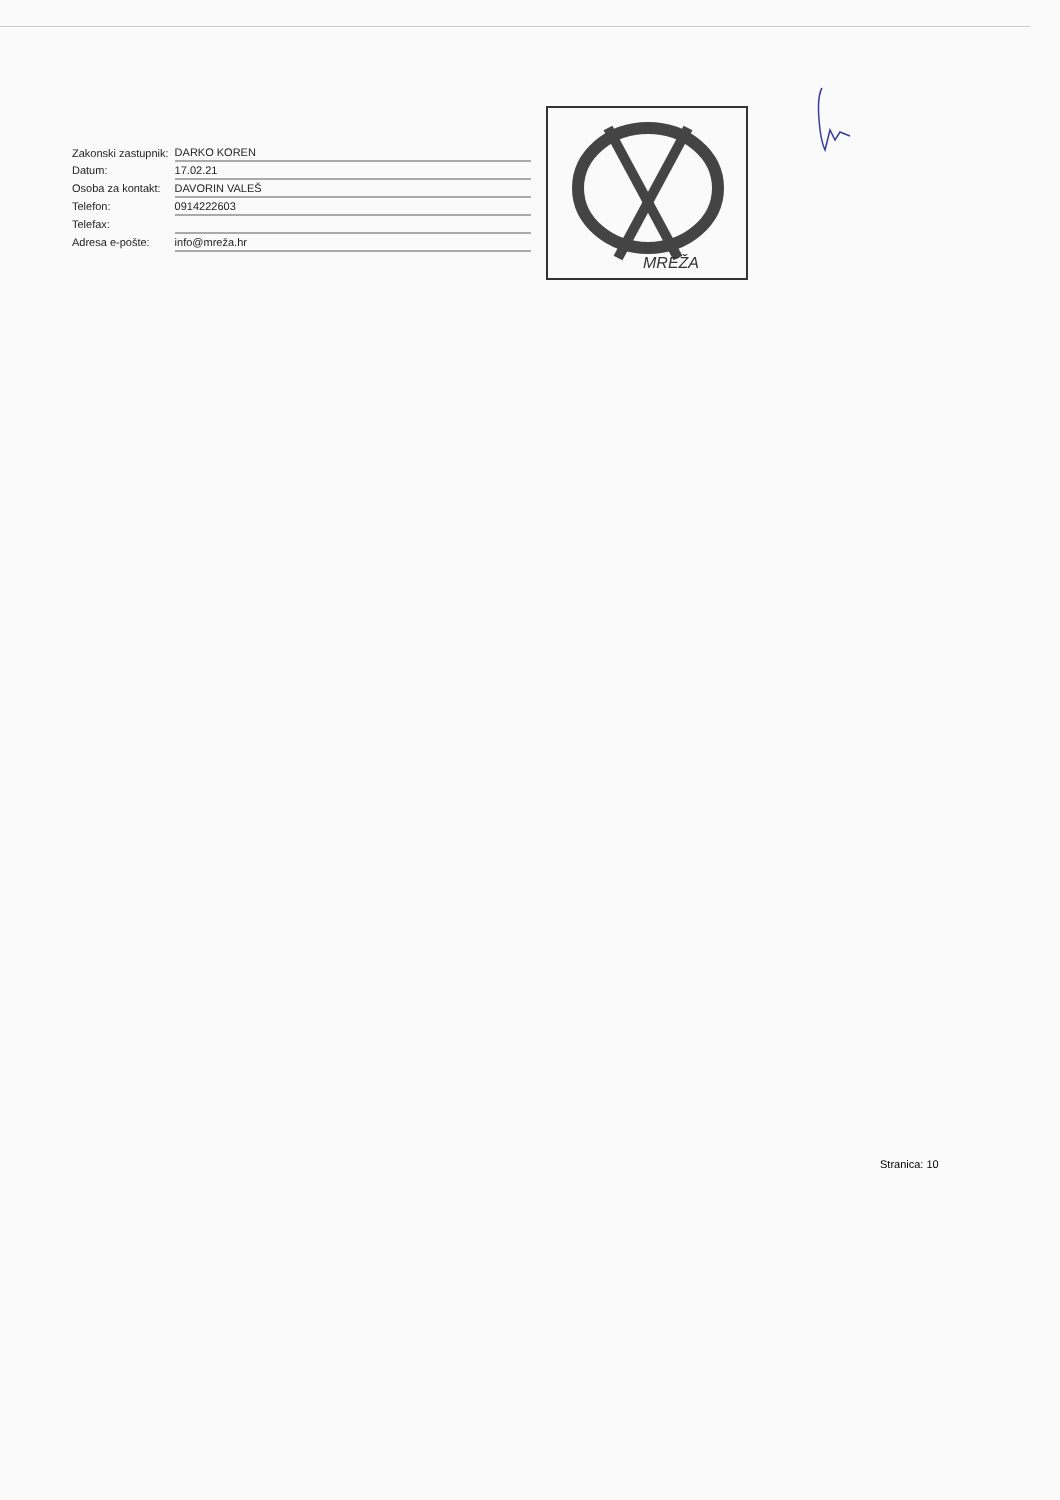| Zakonski zastupnik: | DARKO KOREN |
| Datum: | 17.02.21 |
| Osoba za kontakt: | DAVORIN VALEŠ |
| Telefon: | 0914222603 |
| Telefax: | |
| Adresa e-pošte: | info@mreža.hr |
MREŽA
Stranica: 10